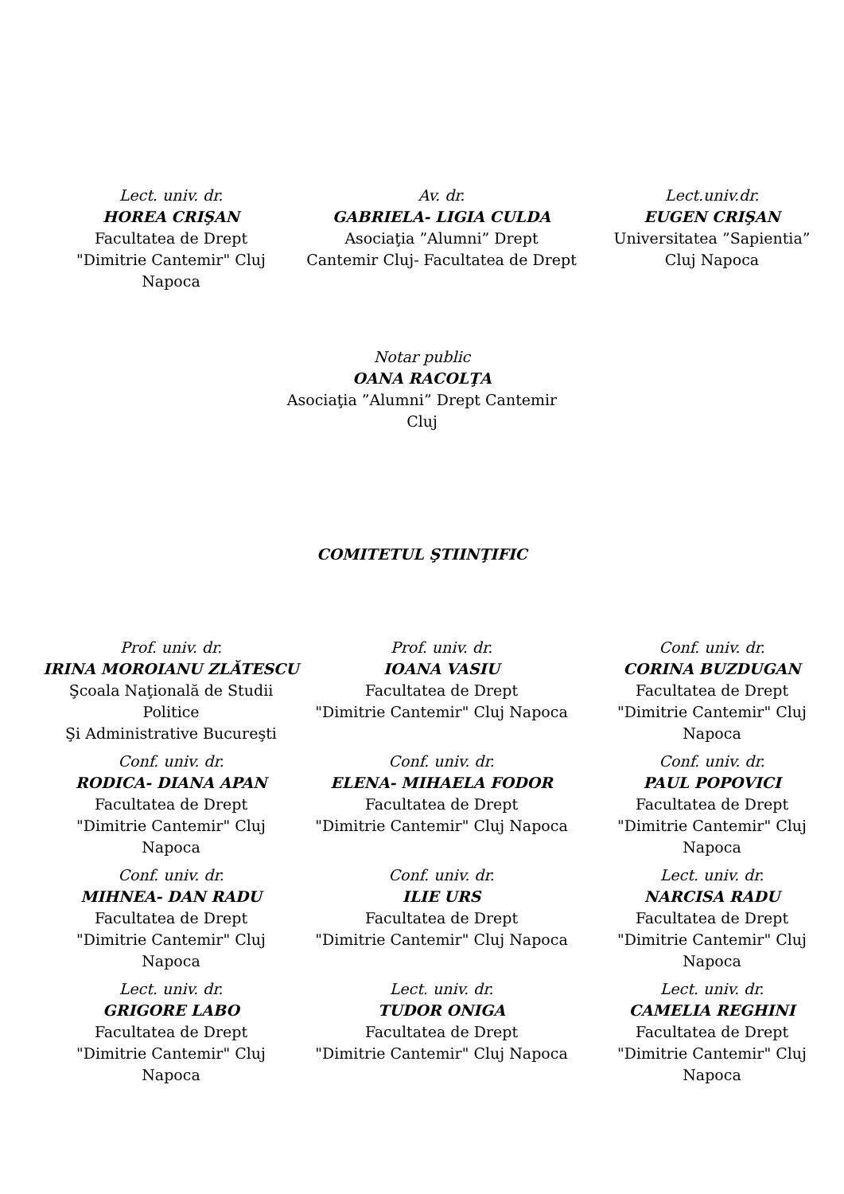Lect. univ. dr.
HOREA CRIŞAN
Facultatea de Drept
"Dimitrie Cantemir" Cluj
Napoca
Av. dr.
GABRIELA- LIGIA CULDA
Asociaţia ”Alumni” Drept
Cantemir Cluj- Facultatea de Drept
Lect.univ.dr.
EUGEN CRIŞAN
Universitatea ”Sapientia”
Cluj Napoca
Notar public
OANA RACOLŢA
Asociaţia ”Alumni” Drept Cantemir
Cluj
COMITETUL ŞTIINŢIFIC
Prof. univ. dr.
IRINA MOROIANU ZLĂTESCU
Şcoala Naţională de Studii
Politice
Şi Administrative Bucureşti
Prof. univ. dr.
IOANA VASIU
Facultatea de Drept
"Dimitrie Cantemir" Cluj Napoca
Conf. univ. dr.
CORINA BUZDUGAN
Facultatea de Drept
"Dimitrie Cantemir" Cluj
Napoca
Conf. univ. dr.
RODICA- DIANA APAN
Facultatea de Drept
"Dimitrie Cantemir" Cluj
Napoca
Conf. univ. dr.
ELENA- MIHAELA FODOR
Facultatea de Drept
"Dimitrie Cantemir" Cluj Napoca
Conf. univ. dr.
PAUL POPOVICI
Facultatea de Drept
"Dimitrie Cantemir" Cluj
Napoca
Conf. univ. dr.
MIHNEA- DAN RADU
Facultatea de Drept
"Dimitrie Cantemir" Cluj
Napoca
Conf. univ. dr.
ILIE URS
Facultatea de Drept
"Dimitrie Cantemir" Cluj Napoca
Lect. univ. dr.
NARCISA RADU
Facultatea de Drept
"Dimitrie Cantemir" Cluj
Napoca
Lect. univ. dr.
GRIGORE LABO
Facultatea de Drept
"Dimitrie Cantemir" Cluj
Napoca
Lect. univ. dr.
TUDOR ONIGA
Facultatea de Drept
"Dimitrie Cantemir" Cluj Napoca
Lect. univ. dr.
CAMELIA REGHINI
Facultatea de Drept
"Dimitrie Cantemir" Cluj
Napoca